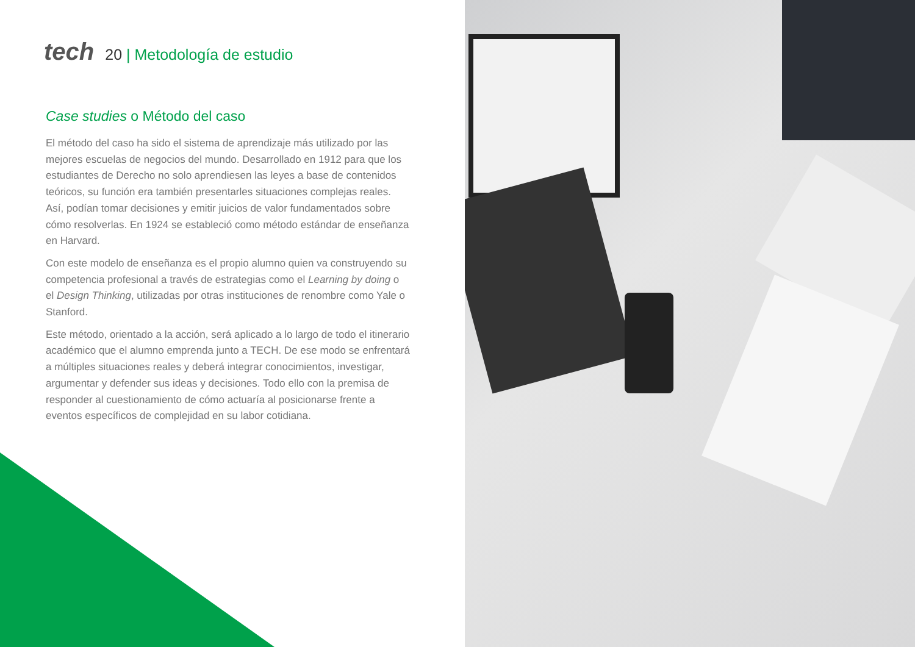tech 20 | Metodología de estudio
Case studies o Método del caso
El método del caso ha sido el sistema de aprendizaje más utilizado por las mejores escuelas de negocios del mundo. Desarrollado en 1912 para que los estudiantes de Derecho no solo aprendiesen las leyes a base de contenidos teóricos, su función era también presentarles situaciones complejas reales. Así, podían tomar decisiones y emitir juicios de valor fundamentados sobre cómo resolverlas. En 1924 se estableció como método estándar de enseñanza en Harvard.
Con este modelo de enseñanza es el propio alumno quien va construyendo su competencia profesional a través de estrategias como el Learning by doing o el Design Thinking, utilizadas por otras instituciones de renombre como Yale o Stanford.
Este método, orientado a la acción, será aplicado a lo largo de todo el itinerario académico que el alumno emprenda junto a TECH. De ese modo se enfrentará a múltiples situaciones reales y deberá integrar conocimientos, investigar, argumentar y defender sus ideas y decisiones. Todo ello con la premisa de responder al cuestionamiento de cómo actuaría al posicionarse frente a eventos específicos de complejidad en su labor cotidiana.